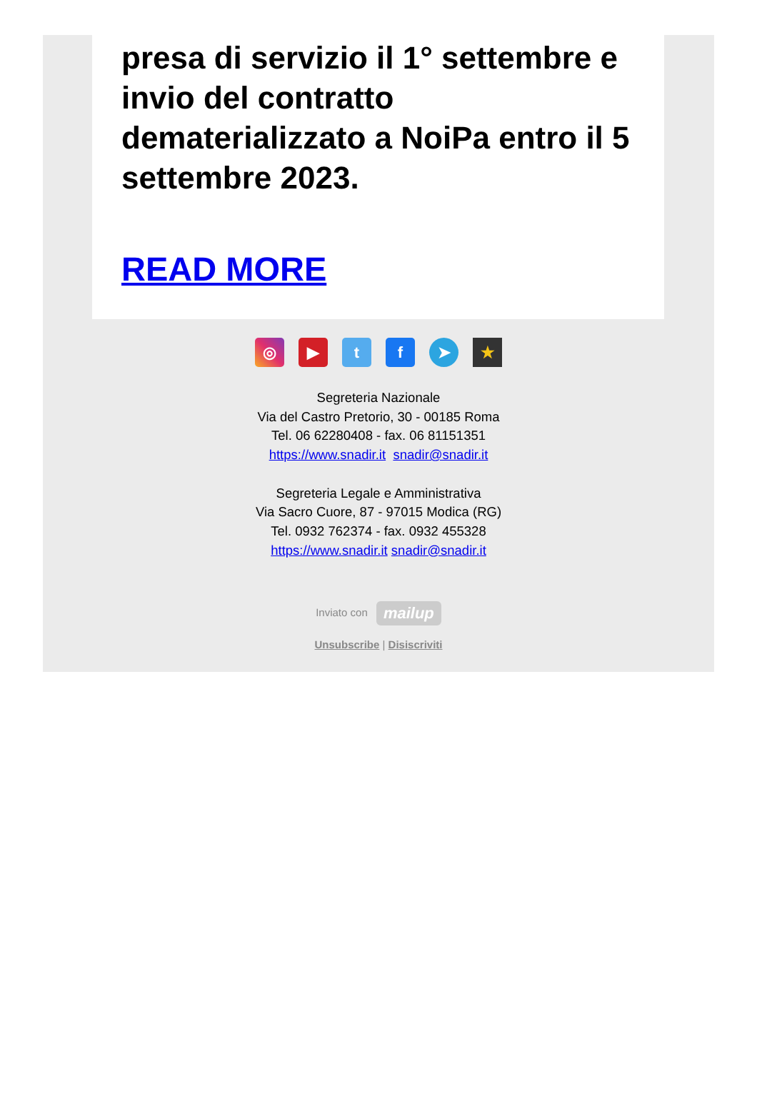presa di servizio il 1° settembre e invio del contratto dematerializzato a NoiPa entro il 5 settembre 2023.
READ MORE
◎ ▶ tf ➤ ★
Segreteria Nazionale
Via del Castro Pretorio, 30 - 00185 Roma
Tel. 06 62280408 - fax. 06 81151351
https://www.snadir.it snadir@snadir.it
Segreteria Legale e Amministrativa
Via Sacro Cuore, 87 - 97015 Modica (RG)
Tel. 0932 762374 - fax. 0932 455328
https://www.snadir.it snadir@snadir.it
Inviato con mailup
Unsubscribe | Disiscriviti